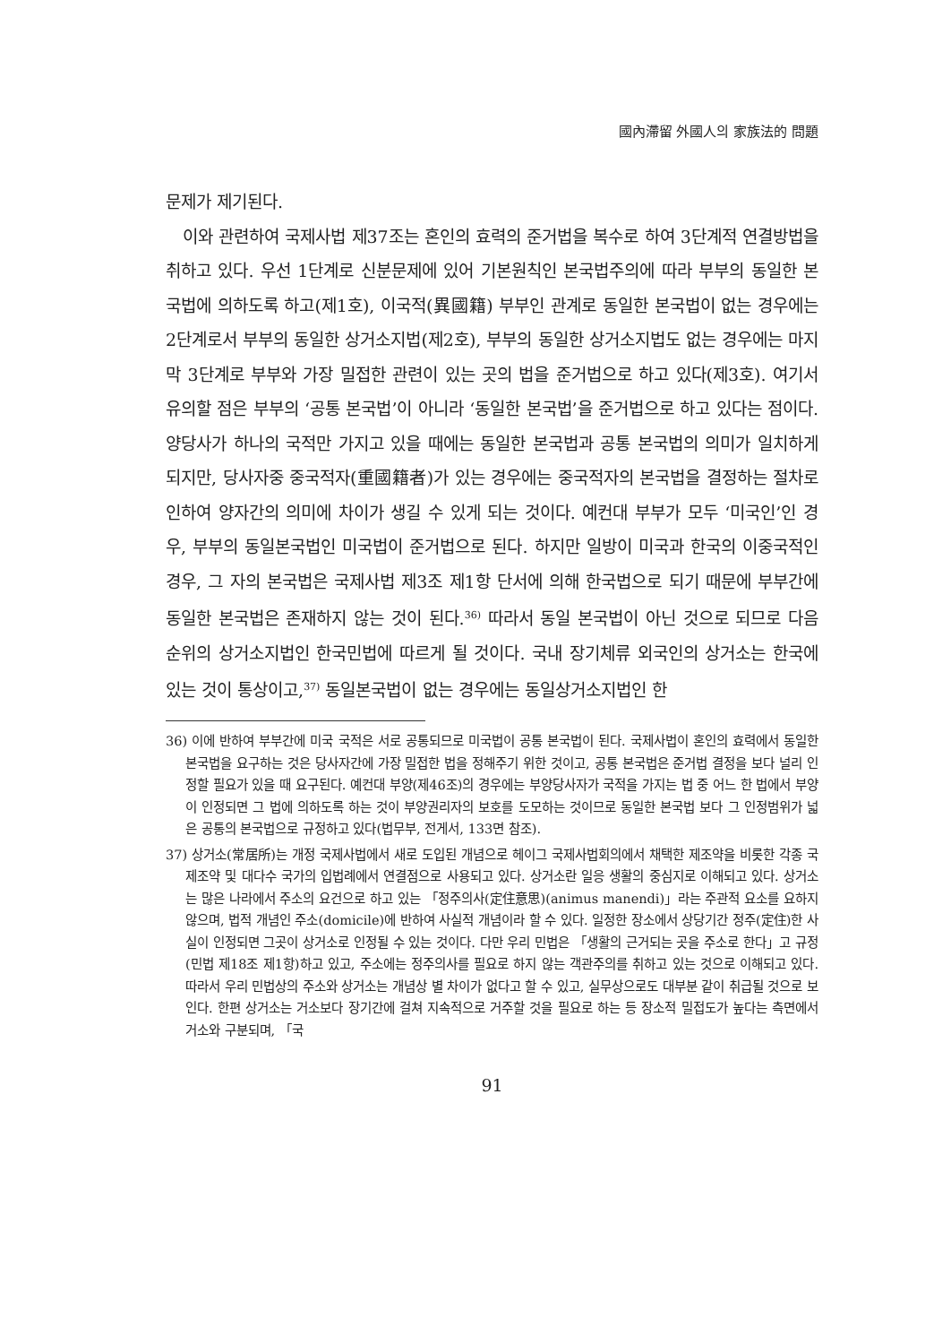國內滯留 外國人의 家族法的 問題
문제가 제기된다.
이와 관련하여 국제사법 제37조는 혼인의 효력의 준거법을 복수로 하여 3단계적 연결방법을 취하고 있다. 우선 1단계로 신분문제에 있어 기본원칙인 본국법주의에 따라 부부의 동일한 본국법에 의하도록 하고(제1호), 이국적(異國籍) 부부인 관계로 동일한 본국법이 없는 경우에는 2단계로서 부부의 동일한 상거소지법(제2호), 부부의 동일한 상거소지법도 없는 경우에는 마지막 3단계로 부부와 가장 밀접한 관련이 있는 곳의 법을 준거법으로 하고 있다(제3호). 여기서 유의할 점은 부부의 ‘공통 본국법’이 아니라 ‘동일한 본국법’을 준거법으로 하고 있다는 점이다. 양당사가 하나의 국적만 가지고 있을 때에는 동일한 본국법과 공통 본국법의 의미가 일치하게 되지만, 당사자중 중국적자(重國籍者)가 있는 경우에는 중국적자의 본국법을 결정하는 절차로 인하여 양자간의 의미에 차이가 생길 수 있게 되는 것이다. 예컨대 부부가 모두 ‘미국인’인 경우, 부부의 동일본국법인 미국법이 준거법으로 된다. 하지만 일방이 미국과 한국의 이중국적인 경우, 그 자의 본국법은 국제사법 제3조 제1항 단서에 의해 한국법으로 되기 때문에 부부간에 동일한 본국법은 존재하지 않는 것이 된다.<sup>36)</sup> 따라서 동일 본국법이 아닌 것으로 되므로 다음 순위의 상거소지법인 한국민법에 따르게 될 것이다. 국내 장기체류 외국인의 상거소는 한국에 있는 것이 통상이고,<sup>37)</sup> 동일본국법이 없는 경우에는 동일상거소지법인 한
36) 이에 반하여 부부간에 미국 국적은 서로 공통되므로 미국법이 공통 본국법이 된다. 국제사법이 혼인의 효력에서 동일한 본국법을 요구하는 것은 당사자간에 가장 밀접한 법을 정해주기 위한 것이고, 공통 본국법은 준거법 결정을 보다 널리 인정할 필요가 있을 때 요구된다. 예컨대 부양(제46조)의 경우에는 부양당사자가 국적을 가지는 법 중 어느 한 법에서 부양이 인정되면 그 법에 의하도록 하는 것이 부양권리자의 보호를 도모하는 것이므로 동일한 본국법 보다 그 인정범위가 넓은 공통의 본국법으로 규정하고 있다(법무부, 전게서, 133면 참조).
37) 상거소(常居所)는 개정 국제사법에서 새로 도입된 개념으로 헤이그 국제사법회의에서 채택한 제조약을 비롯한 각종 국제조약 및 대다수 국가의 입법례에서 연결점으로 사용되고 있다. 상거소란 일응 생활의 중심지로 이해되고 있다. 상거소는 많은 나라에서 주소의 요건으로 하고 있는 「정주의사(定住意思)(animus manendi)」라는 주관적 요소를 요하지 않으며, 법적 개념인 주소(domicile)에 반하여 사실적 개념이라 할 수 있다. 일정한 장소에서 상당기간 정주(定住)한 사실이 인정되면 그곳이 상거소로 인정될 수 있는 것이다. 다만 우리 민법은 「생활의 근거되는 곳을 주소로 한다」고 규정(민법 제18조 제1항)하고 있고, 주소에는 정주의사를 필요로 하지 않는 객관주의를 취하고 있는 것으로 이해되고 있다. 따라서 우리 민법상의 주소와 상거소는 개념상 별 차이가 없다고 할 수 있고, 실무상으로도 대부분 같이 취급될 것으로 보인다. 한편 상거소는 거소보다 장기간에 걸쳐 지속적으로 거주할 것을 필요로 하는 등 장소적 밀접도가 높다는 측면에서 거소와 구분되며, 「국
91